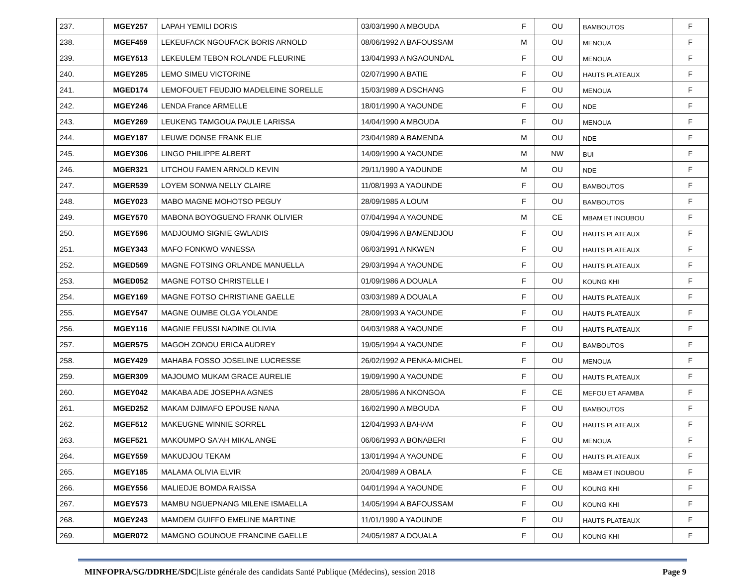| 237. | MGEY257 | LAPAH YEMILI DORIS | 03/03/1990 A MBOUDA | F | OU | BAMBOUTOS | F |
| 238. | MGEF459 | LEKEUFACK NGOUFACK BORIS ARNOLD | 08/06/1992 A BAFOUSSAM | M | OU | MENOUA | F |
| 239. | MGEY513 | LEKEULEM TEBON ROLANDE FLEURINE | 13/04/1993 A NGAOUNDAL | F | OU | MENOUA | F |
| 240. | MGEY285 | LEMO SIMEU VICTORINE | 02/07/1990 A BATIE | F | OU | HAUTS PLATEAUX | F |
| 241. | MGED174 | LEMOFOUET FEUDJIO MADELEINE SORELLE | 15/03/1989 A DSCHANG | F | OU | MENOUA | F |
| 242. | MGEY246 | LENDA France ARMELLE | 18/01/1990 A YAOUNDE | F | OU | NDE | F |
| 243. | MGEY269 | LEUKENG TAMGOUA PAULE LARISSA | 14/04/1990 A MBOUDA | F | OU | MENOUA | F |
| 244. | MGEY187 | LEUWE DONSE FRANK ELIE | 23/04/1989 A BAMENDA | M | OU | NDE | F |
| 245. | MGEY306 | LINGO PHILIPPE ALBERT | 14/09/1990 A YAOUNDE | M | NW | BUI | F |
| 246. | MGER321 | LITCHOU FAMEN ARNOLD KEVIN | 29/11/1990 A YAOUNDE | M | OU | NDE | F |
| 247. | MGER539 | LOYEM SONWA NELLY CLAIRE | 11/08/1993 A YAOUNDE | F | OU | BAMBOUTOS | F |
| 248. | MGEY023 | MABO MAGNE MOHOTSO PEGUY | 28/09/1985 A LOUM | F | OU | BAMBOUTOS | F |
| 249. | MGEY570 | MABONA BOYOGUENO FRANK OLIVIER | 07/04/1994 A YAOUNDE | M | CE | MBAM ET INOUBOU | F |
| 250. | MGEY596 | MADJOUMO SIGNIE GWLADIS | 09/04/1996 A BAMENDJOU | F | OU | HAUTS PLATEAUX | F |
| 251. | MGEY343 | MAFO FONKWO VANESSA | 06/03/1991 A NKWEN | F | OU | HAUTS PLATEAUX | F |
| 252. | MGED569 | MAGNE FOTSING ORLANDE MANUELLA | 29/03/1994 A YAOUNDE | F | OU | HAUTS PLATEAUX | F |
| 253. | MGED052 | MAGNE FOTSO CHRISTELLE I | 01/09/1986 A DOUALA | F | OU | KOUNG KHI | F |
| 254. | MGEY169 | MAGNE FOTSO CHRISTIANE GAELLE | 03/03/1989 A DOUALA | F | OU | HAUTS PLATEAUX | F |
| 255. | MGEY547 | MAGNE OUMBE OLGA YOLANDE | 28/09/1993 A YAOUNDE | F | OU | HAUTS PLATEAUX | F |
| 256. | MGEY116 | MAGNIE FEUSSI NADINE OLIVIA | 04/03/1988 A YAOUNDE | F | OU | HAUTS PLATEAUX | F |
| 257. | MGER575 | MAGOH ZONOU ERICA AUDREY | 19/05/1994 A YAOUNDE | F | OU | BAMBOUTOS | F |
| 258. | MGEY429 | MAHABA FOSSO JOSELINE LUCRESSE | 26/02/1992 A PENKA-MICHEL | F | OU | MENOUA | F |
| 259. | MGER309 | MAJOUMO MUKAM GRACE AURELIE | 19/09/1990 A YAOUNDE | F | OU | HAUTS PLATEAUX | F |
| 260. | MGEY042 | MAKABA ADE JOSEPHA AGNES | 28/05/1986 A NKONGOA | F | CE | MEFOU ET AFAMBA | F |
| 261. | MGED252 | MAKAM DJIMAFO EPOUSE NANA | 16/02/1990 A MBOUDA | F | OU | BAMBOUTOS | F |
| 262. | MGEF512 | MAKEUGNE WINNIE SORREL | 12/04/1993 A BAHAM | F | OU | HAUTS PLATEAUX | F |
| 263. | MGEF521 | MAKOUMPO SA'AH MIKAL ANGE | 06/06/1993 A BONABERI | F | OU | MENOUA | F |
| 264. | MGEY559 | MAKUDJOU TEKAM | 13/01/1994 A YAOUNDE | F | OU | HAUTS PLATEAUX | F |
| 265. | MGEY185 | MALAMA OLIVIA ELVIR | 20/04/1989 A OBALA | F | CE | MBAM ET INOUBOU | F |
| 266. | MGEY556 | MALIEDJE BOMDA RAISSA | 04/01/1994 A YAOUNDE | F | OU | KOUNG KHI | F |
| 267. | MGEY573 | MAMBU NGUEPNANG MILENE ISMAELLA | 14/05/1994 A BAFOUSSAM | F | OU | KOUNG KHI | F |
| 268. | MGEY243 | MAMDEM GUIFFO EMELINE MARTINE | 11/01/1990 A YAOUNDE | F | OU | HAUTS PLATEAUX | F |
| 269. | MGER072 | MAMGNO GOUNOUE FRANCINE GAELLE | 24/05/1987 A DOUALA | F | OU | KOUNG KHI | F |
MINFOPRA/SG/DDRHE/SDC|Liste générale des candidats Santé Publique (Médecins), session 2018 Page 9